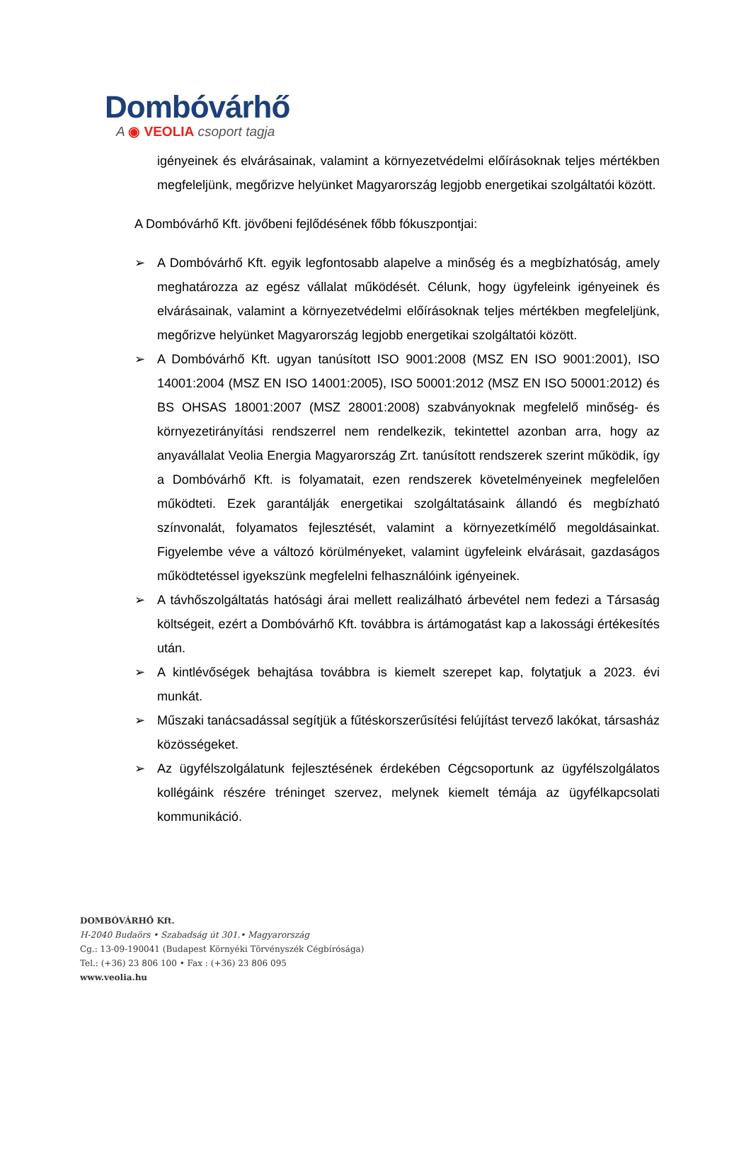Dombóvárhő
A ◉ VEOLIA csoport tagja
igényeinek és elvárásainak, valamint a környezetvédelmi előírásoknak teljes mértékben megfeleljünk, megőrizve helyünket Magyarország legjobb energetikai szolgáltatói között.
A Dombóvárhő Kft. jövőbeni fejlődésének főbb fókuszpontjai:
➢ A Dombóvárhő Kft. egyik legfontosabb alapelve a minőség és a megbízhatóság, amely meghatározza az egész vállalat működését. Célunk, hogy ügyfeleink igényeinek és elvárásainak, valamint a környezetvédelmi előírásoknak teljes mértékben megfeleljünk, megőrizve helyünket Magyarország legjobb energetikai szolgáltatói között.
➢ A Dombóvárhő Kft. ugyan tanúsított ISO 9001:2008 (MSZ EN ISO 9001:2001), ISO 14001:2004 (MSZ EN ISO 14001:2005), ISO 50001:2012 (MSZ EN ISO 50001:2012) és BS OHSAS 18001:2007 (MSZ 28001:2008) szabványoknak megfelelő minőség- és környezetirányítási rendszerrel nem rendelkezik, tekintettel azonban arra, hogy az anyavállalat Veolia Energia Magyarország Zrt. tanúsított rendszerek szerint működik, így a Dombóvárhő Kft. is folyamatait, ezen rendszerek követelményeinek megfelelően működteti. Ezek garantálják energetikai szolgáltatásaink állandó és megbízható színvonalát, folyamatos fejlesztését, valamint a környezetkímélő megoldásainkat. Figyelembe véve a változó körülményeket, valamint ügyfeleink elvárásait, gazdaságos működtetéssel igyekszünk megfelelni felhasználóink igényeinek.
➢ A távhőszolgáltatás hatósági árai mellett realizálható árbevétel nem fedezi a Társaság költségeit, ezért a Dombóvárhő Kft. továbbra is ártámogatást kap a lakossági értékesítés után.
➢ A kintlévőségek behajtása továbbra is kiemelt szerepet kap, folytatjuk a 2023. évi munkát.
➢ Műszaki tanácsadással segítjük a fűtéskorszerűsítési felújítást tervező lakókat, társasház közösségeket.
➢ Az ügyfélszolgálatunk fejlesztésének érdekében Cégcsoportunk az ügyfélszolgálatos kollégáink részére tréninget szervez, melynek kiemelt témája az ügyfélkapcsolati kommunikáció.
DOMBÓVÁRHŐ Kft.
H-2040 Budaörs • Szabadság út 301.• Magyarország
Cg.: 13-09-190041 (Budapest Környéki Törvényszék Cégbírósága)
Tel.: (+36) 23 806 100 • Fax : (+36) 23 806 095
www.veolia.hu